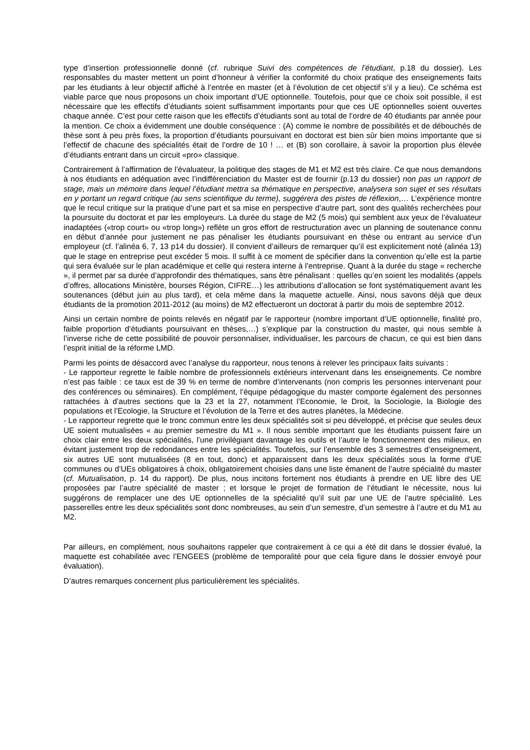type d’insertion professionnelle donné (cf. rubrique Suivi des compétences de l’étudiant, p.18 du dossier). Les responsables du master mettent un point d’honneur à vérifier la conformité du choix pratique des enseignements faits par les étudiants à leur objectif affiché à l’entrée en master (et à l’évolution de cet objectif s’il y a lieu). Ce schéma est viable parce que nous proposons un choix important d’UE optionnelle. Toutefois, pour que ce choix soit possible, il est nécessaire que les effectifs d’étudiants soient suffisamment importants pour que ces UE optionnelles soient ouvertes chaque année. C’est pour cette raison que les effectifs d’étudiants sont au total de l’ordre de 40 étudiants par année pour la mention. Ce choix a évidemment une double conséquence : (A) comme le nombre de possibilités et de débouchés de thèse sont à peu près fixes, la proportion d’étudiants poursuivant en doctorat est bien sûr bien moins importante que si l’effectif de chacune des spécialités était de l’ordre de 10 ! … et (B) son corollaire, à savoir la proportion plus élevée d’étudiants entrant dans un circuit «pro» classique.
Contrairement à l’affirmation de l’évaluateur, la politique des stages de M1 et M2 est très claire. Ce que nous demandons à nos étudiants en adéquation avec l’indifférenciation du Master est de fournir (p.13 du dossier) non pas un rapport de stage, mais un mémoire dans lequel l’étudiant mettra sa thématique en perspective, analysera son sujet et ses résultats en y portant un regard critique (au sens scientifique du terme), suggérera des pistes de réflexion,… L’expérience montre que le recul critique sur la pratique d’une part et sa mise en perspective d’autre part, sont des qualités recherchées pour la poursuite du doctorat et par les employeurs. La durée du stage de M2 (5 mois) qui semblent aux yeux de l’évaluateur inadaptées («trop court» ou «trop long») reflète un gros effort de restructuration avec un planning de soutenance connu en début d’année pour justement ne pas pénaliser les étudiants poursuivant en thèse ou entrant au service d’un employeur (cf. l’alinéa 6, 7, 13 p14 du dossier). Il convient d’ailleurs de remarquer qu’il est explicitement noté (alinéa 13) que le stage en entreprise peut excéder 5 mois. Il suffit à ce moment de spécifier dans la convention qu’elle est la partie qui sera évaluée sur le plan académique et celle qui restera interne à l’entreprise. Quant à la durée du stage « recherche », il permet par sa durée d’approfondir des thématiques, sans être pénalisant : quelles qu’en soient les modalités (appels d’offres, allocations Ministère, bourses Région, CIFRE…) les attributions d’allocation se font systématiquement avant les soutenances (début juin au plus tard), et cela même dans la maquette actuelle. Ainsi, nous savons déjà que deux étudiants de la promotion 2011-2012 (au moins) de M2 effectueront un doctorat à partir du mois de septembre 2012.
Ainsi un certain nombre de points relevés en négatif par le rapporteur (nombre important d’UE optionnelle, finalité pro, faible proportion d’étudiants poursuivant en thèses,…) s’explique par la construction du master, qui nous semble à l’inverse riche de cette possibilité de pouvoir personnaliser, individualiser, les parcours de chacun, ce qui est bien dans l’esprit initial de la réforme LMD.
Parmi les points de désaccord avec l’analyse du rapporteur, nous tenons à relever les principaux faits suivants :
- Le rapporteur regrette le faible nombre de professionnels extérieurs intervenant dans les enseignements. Ce nombre n’est pas faible : ce taux est de 39 % en terme de nombre d’intervenants (non compris les personnes intervenant pour des conférences ou séminaires). En complément, l’équipe pédagogique du master comporte également des personnes rattachées à d’autres sections que la 23 et la 27, notamment l’Economie, le Droit, la Sociologie, la Biologie des populations et l’Ecologie, la Structure et l’évolution de la Terre et des autres planètes, la Médecine.
- Le rapporteur regrette que le tronc commun entre les deux spécialités soit si peu développé, et précise que seules deux UE soient mutualisées « au premier semestre du M1 ». Il nous semble important que les étudiants puissent faire un choix clair entre les deux spécialités, l’une privilégiant davantage les outils et l’autre le fonctionnement des milieux, en évitant justement trop de redondances entre les spécialités. Toutefois, sur l’ensemble des 3 semestres d’enseignement, six autres UE sont mutualisées (8 en tout, donc) et apparaissent dans les deux spécialités sous la forme d’UE communes ou d’UEs obligatoires à choix, obligatoirement choisies dans une liste émanent de l’autre spécialité du master (cf. Mutualisation, p. 14 du rapport). De plus, nous incitons fortement nos étudiants à prendre en UE libre des UE proposées par l’autre spécialité de master ; et lorsque le projet de formation de l’étudiant le nécessite, nous lui suggérons de remplacer une des UE optionnelles de la spécialité qu’il suit par une UE de l’autre spécialité. Les passerelles entre les deux spécialités sont donc nombreuses, au sein d’un semestre, d’un semestre à l’autre et du M1 au M2.
Par ailleurs, en complément, nous souhaitons rappeler que contrairement à ce qui a été dit dans le dossier évalué, la maquette est cohabilitée avec l’ENGEES (problème de temporalité pour que cela figure dans le dossier envoyé pour évaluation).
D’autres remarques concernent plus particulièrement les spécialités.